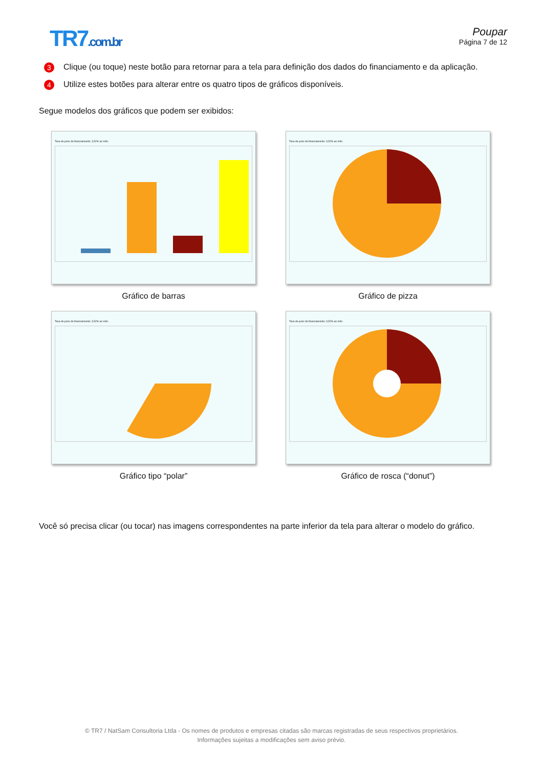TR7.com.br Poupar
Página 7 de 12
3 Clique (ou toque) neste botão para retornar para a tela para definição dos dados do financiamento e da aplicação.
4 Utilize estes botões para alterar entre os quatro tipos de gráficos disponíveis.
Segue modelos dos gráficos que podem ser exibidos:
Taxa de juros do financiamento: 3,52% ao mês.
Gráfico de barras
Taxa de juros do financiamento: 3,52% ao mês.
Gráfico de pizza
Taxa de juros do financiamento: 3,52% ao mês.
Gráfico tipo “polar”
Taxa de juros do financiamento: 3,52% ao mês.
Gráfico de rosca (“donut”)
Você só precisa clicar (ou tocar) nas imagens correspondentes na parte inferior da tela para alterar o modelo do gráfico.
© TR7 / NatSam Consultoria Ltda - Os nomes de produtos e empresas citadas são marcas registradas de seus respectivos proprietários.
Informações sujeitas a modificações sem aviso prévio.